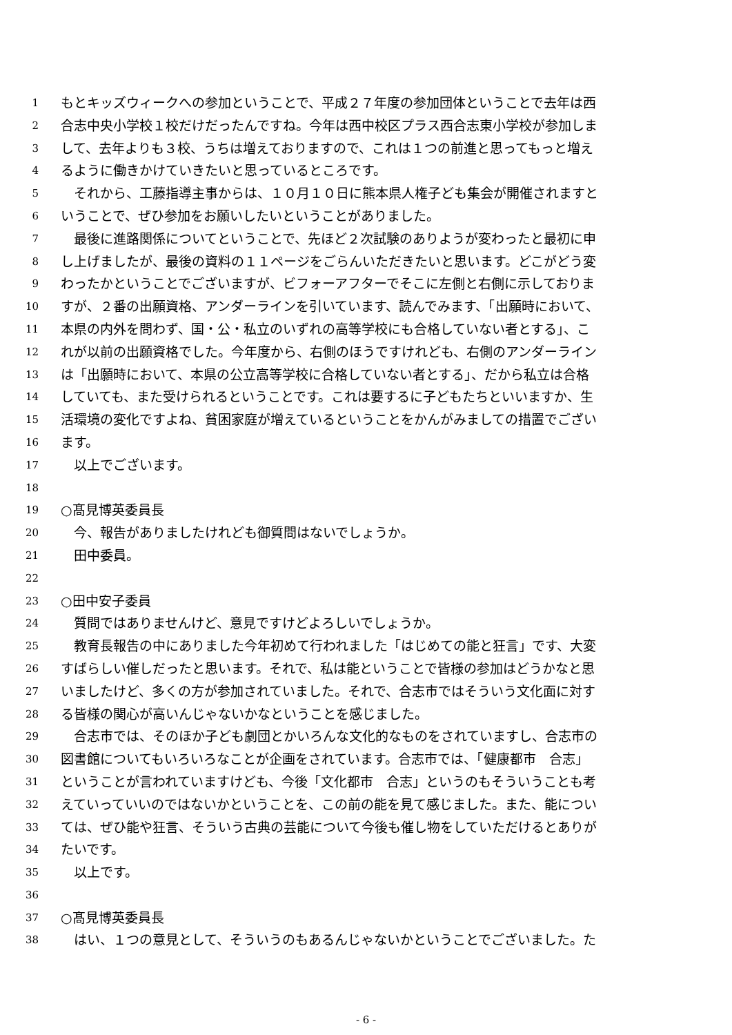1 もとキッズウィークへの参加ということで、平成２７年度の参加団体ということで去年は西
2 合志中央小学校１校だけだったんですね。今年は西中校区プラス西合志東小学校が参加しま
3 して、去年よりも３校、うちは増えておりますので、これは１つの前進と思ってもっと増え
4 るように働きかけていきたいと思っているところです。
5　それから、工藤指導主事からは、１０月１０日に熊本県人権子ども集会が開催されますと
6 いうことで、ぜひ参加をお願いしたいということがありました。
7　最後に進路関係についてということで、先ほど２次試験のありようが変わったと最初に申
8 し上げましたが、最後の資料の１１ページをごらんいただきたいと思います。どこがどう変
9 わったかということでございますが、ビフォーアフターでそこに左側と右側に示しておりま
10 すが、２番の出願資格、アンダーラインを引いています、読んでみます、「出願時において、
11 本県の内外を問わず、国・公・私立のいずれの高等学校にも合格していない者とする」、こ
12 れが以前の出願資格でした。今年度から、右側のほうですけれども、右側のアンダーライン
13 は「出願時において、本県の公立高等学校に合格していない者とする」、だから私立は合格
14 していても、また受けられるということです。これは要するに子どもたちといいますか、生
15 活環境の変化ですよね、貧困家庭が増えているということをかんがみましての措置でござい
16 ます。
17　以上でございます。
18
19 ○髙見博英委員長
20　今、報告がありましたけれども御質問はないでしょうか。
21　田中委員。
22
23 ○田中安子委員
24　質問ではありませんけど、意見ですけどよろしいでしょうか。
25　教育長報告の中にありました今年初めて行われました「はじめての能と狂言」です、大変
26 すばらしい催しだったと思います。それで、私は能ということで皆様の参加はどうかなと思
27 いましたけど、多くの方が参加されていました。それで、合志市ではそういう文化面に対す
28 る皆様の関心が高いんじゃないかなということを感じました。
29　合志市では、そのほか子ども劇団とかいろんな文化的なものをされていますし、合志市の
30 図書館についてもいろいろなことが企画をされています。合志市では、「健康都市　合志」
31 ということが言われていますけども、今後「文化都市　合志」というのもそういうことも考
32 えていっていいのではないかということを、この前の能を見て感じました。また、能につい
33 ては、ぜひ能や狂言、そういう古典の芸能について今後も催し物をしていただけるとありが
34 たいです。
35　以上です。
36
37 ○髙見博英委員長
38　はい、１つの意見として、そういうのもあるんじゃないかということでございました。た
- 6 -